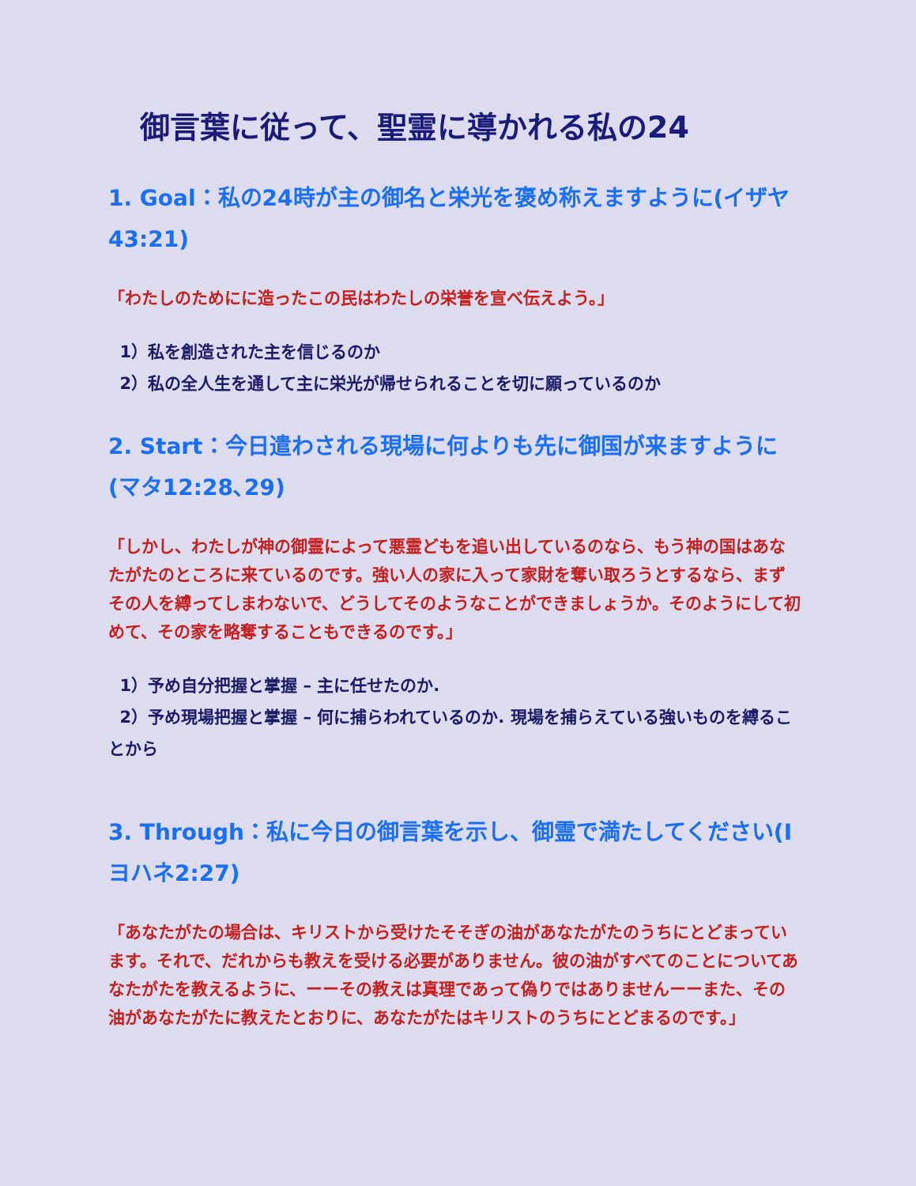御言葉に従って、聖霊に導かれる私の24
1. Goal：私の24時が主の御名と栄光を褒め称えますように(イザヤ43:21)
「わたしのためにに造ったこの民はわたしの栄誉を宣べ伝えよう。」
1）私を創造された主を信じるのか
2）私の全人生を通して主に栄光が帰せられることを切に願っているのか
2. Start：今日遣わされる現場に何よりも先に御国が来ますように(マタ12:28､29)
「しかし、わたしが神の御霊によって悪霊どもを追い出しているのなら、もう神の国はあなたがたのところに来ているのです。強い人の家に入って家財を奪い取ろうとするなら、まずその人を縛ってしまわないで、どうしてそのようなことができましょうか。そのようにして初めて、その家を略奪することもできるのです。」
1）予め自分把握と掌握 – 主に任せたのか.
2）予め現場把握と掌握 – 何に捕らわれているのか. 現場を捕らえている強いものを縛ることから
3. Through：私に今日の御言葉を示し、御霊で満たしてください(Iヨハネ2:27)
「あなたがたの場合は、キリストから受けたそそぎの油があなたがたのうちにとどまっています。それで、だれからも教えを受ける必要がありません。彼の油がすべてのことについてあなたがたを教えるように、ーーその教えは真理であって偽りではありませんーーまた、その油があなたがたに教えたとおりに、あなたがたはキリストのうちにとどまるのです。」